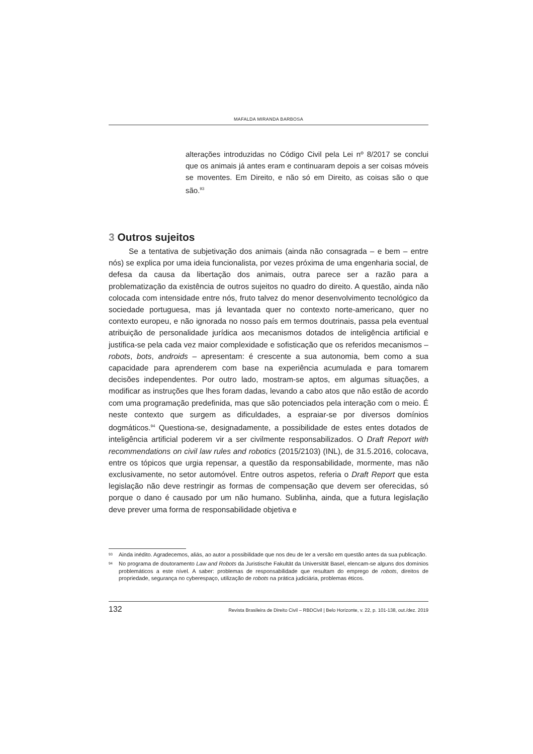MAFALDA MIRANDA BARBOSA
alterações introduzidas no Código Civil pela Lei nº 8/2017 se conclui que os animais já antes eram e continuaram depois a ser coisas móveis se moventes. Em Direito, e não só em Direito, as coisas são o que são.<sup>93</sup>
3 Outros sujeitos
Se a tentativa de subjetivação dos animais (ainda não consagrada – e bem – entre nós) se explica por uma ideia funcionalista, por vezes próxima de uma engenharia social, de defesa da causa da libertação dos animais, outra parece ser a razão para a problematização da existência de outros sujeitos no quadro do direito. A questão, ainda não colocada com intensidade entre nós, fruto talvez do menor desenvolvimento tecnológico da sociedade portuguesa, mas já levantada quer no contexto norte-americano, quer no contexto europeu, e não ignorada no nosso país em termos doutrinais, passa pela eventual atribuição de personalidade jurídica aos mecanismos dotados de inteligência artificial e justifica-se pela cada vez maior complexidade e sofisticação que os referidos mecanismos – robots, bots, androids – apresentam: é crescente a sua autonomia, bem como a sua capacidade para aprenderem com base na experiência acumulada e para tomarem decisões independentes. Por outro lado, mostram-se aptos, em algumas situações, a modificar as instruções que lhes foram dadas, levando a cabo atos que não estão de acordo com uma programação predefinida, mas que são potenciados pela interação com o meio. É neste contexto que surgem as dificuldades, a espraiar-se por diversos domínios dogmáticos.<sup>94</sup> Questiona-se, designadamente, a possibilidade de estes entes dotados de inteligência artificial poderem vir a ser civilmente responsabilizados. O Draft Report with recommendations on civil law rules and robotics (2015/2103) (INL), de 31.5.2016, colocava, entre os tópicos que urgia repensar, a questão da responsabilidade, mormente, mas não exclusivamente, no setor automóvel. Entre outros aspetos, referia o Draft Report que esta legislação não deve restringir as formas de compensação que devem ser oferecidas, só porque o dano é causado por um não humano. Sublinha, ainda, que a futura legislação deve prever uma forma de responsabilidade objetiva e
<sup>93</sup> Ainda inédito. Agradecemos, aliás, ao autor a possibilidade que nos deu de ler a versão em questão antes da sua publicação.
<sup>94</sup> No programa de doutoramento Law and Robots da Juristische Fakultät da Universität Basel, elencam-se alguns dos domínios problemáticos a este nível. A saber: problemas de responsabilidade que resultam do emprego de robots, direitos de propriedade, segurança no cyberespaço, utilização de robots na prática judiciária, problemas éticos.
132 Revista Brasileira de Direito Civil – RBDCivil | Belo Horizonte, v. 22, p. 101-138, out./dez. 2019